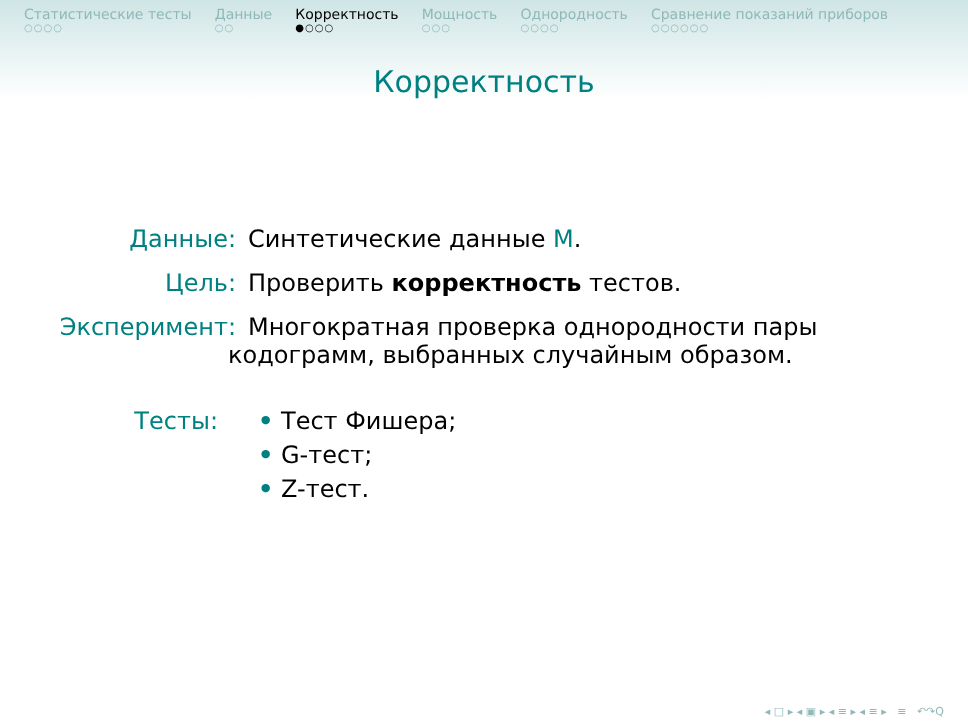Статистические тесты
○○○○
Данные
○○
Корректность
●○○○
Мощность
○○○
Однородность
○○○○
Сравнение показаний приборов
○○○○○○
Корректность
Данные: Синтетические данные M.
Цель: Проверить корректность тестов.
Эксперимент: Многократная проверка однородности пары
кодограмм, выбранных случайным образом.
Тесты: • Тест Фишера;
• G-тест;
• Z-тест.
◂ □ ▸ ◂ ▣ ▸ ◂ ≡ ▸ ◂ ≡ ▸ ≡ ↶↷Q